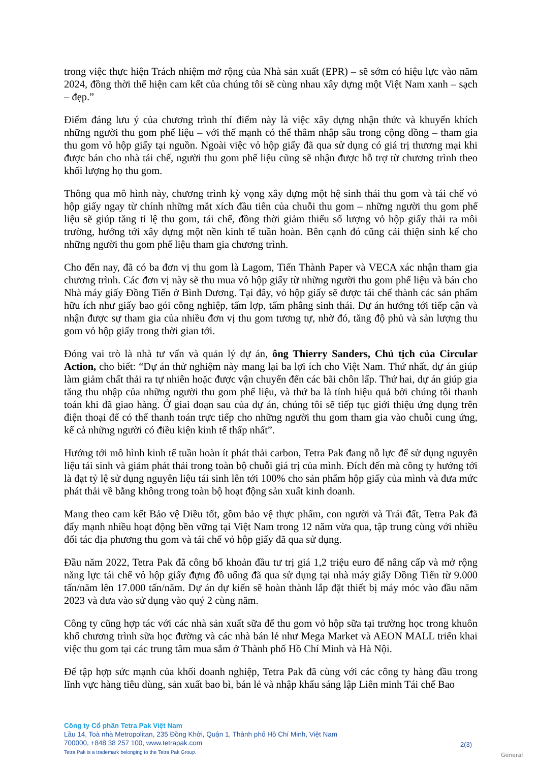trong việc thực hiện Trách nhiệm mở rộng của Nhà sản xuất (EPR) – sẽ sớm có hiệu lực vào năm 2024, đồng thời thể hiện cam kết của chúng tôi sẽ cùng nhau xây dựng một Việt Nam xanh – sạch – đẹp.”
Điểm đáng lưu ý của chương trình thí điểm này là việc xây dựng nhận thức và khuyến khích những người thu gom phế liệu – với thế mạnh có thể thâm nhập sâu trong cộng đồng – tham gia thu gom vỏ hộp giấy tại nguồn. Ngoài việc vỏ hộp giấy đã qua sử dụng có giá trị thương mại khi được bán cho nhà tái chế, người thu gom phế liệu cũng sẽ nhận được hỗ trợ từ chương trình theo khối lượng họ thu gom.
Thông qua mô hình này, chương trình kỳ vọng xây dựng một hệ sinh thái thu gom và tái chế vỏ hộp giấy ngay từ chính những mắt xích đầu tiên của chuỗi thu gom – những người thu gom phế liệu sẽ giúp tăng tỉ lệ thu gom, tái chế, đồng thời giảm thiểu số lượng vỏ hộp giấy thải ra môi trường, hướng tới xây dựng một nền kinh tế tuần hoàn. Bên cạnh đó cũng cải thiện sinh kế cho những người thu gom phế liệu tham gia chương trình.
Cho đến nay, đã có ba đơn vị thu gom là Lagom, Tiến Thành Paper và VECA xác nhận tham gia chương trình. Các đơn vị này sẽ thu mua vỏ hộp giấy từ những người thu gom phế liệu và bán cho Nhà máy giấy Đồng Tiến ở Bình Dương. Tại đây, vỏ hộp giấy sẽ được tái chế thành các sản phẩm hữu ích như giấy bao gói công nghiệp, tấm lợp, tấm phẳng sinh thái. Dự án hướng tới tiếp cận và nhận được sự tham gia của nhiều đơn vị thu gom tương tự, nhờ đó, tăng độ phủ và sản lượng thu gom vỏ hộp giấy trong thời gian tới.
Đóng vai trò là nhà tư vấn và quản lý dự án, ông Thierry Sanders, Chủ tịch của Circular Action, cho biết: “Dự án thử nghiệm này mang lại ba lợi ích cho Việt Nam. Thứ nhất, dự án giúp làm giảm chất thải ra tự nhiên hoặc được vận chuyển đến các bãi chôn lấp. Thứ hai, dự án giúp gia tăng thu nhập của những người thu gom phế liệu, và thứ ba là tính hiệu quả bởi chúng tôi thanh toán khi đã giao hàng. Ở giai đoạn sau của dự án, chúng tôi sẽ tiếp tục giới thiệu ứng dụng trên điện thoại để có thể thanh toán trực tiếp cho những người thu gom tham gia vào chuỗi cung ứng, kể cả những người có điều kiện kinh tế thấp nhất”.
Hướng tới mô hình kinh tế tuần hoàn ít phát thải carbon, Tetra Pak đang nỗ lực để sử dụng nguyên liệu tái sinh và giảm phát thải trong toàn bộ chuỗi giá trị của mình. Đích đến mà công ty hướng tới là đạt tỷ lệ sử dụng nguyên liệu tái sinh lên tới 100% cho sản phẩm hộp giấy của mình và đưa mức phát thải về bằng không trong toàn bộ hoạt động sản xuất kinh doanh.
Mang theo cam kết Bảo vệ Điều tốt, gồm bảo vệ thực phẩm, con người và Trái đất, Tetra Pak đã đẩy mạnh nhiều hoạt động bền vững tại Việt Nam trong 12 năm vừa qua, tập trung cùng với nhiều đối tác địa phương thu gom và tái chế vỏ hộp giấy đã qua sử dụng.
Đầu năm 2022, Tetra Pak đã công bố khoản đầu tư trị giá 1,2 triệu euro để nâng cấp và mở rộng năng lực tái chế vỏ hộp giấy đựng đồ uống đã qua sử dụng tại nhà máy giấy Đồng Tiến từ 9.000 tấn/năm lên 17.000 tấn/năm. Dự án dự kiến sẽ hoàn thành lắp đặt thiết bị máy móc vào đầu năm 2023 và đưa vào sử dụng vào quý 2 cùng năm.
Công ty cũng hợp tác với các nhà sản xuất sữa để thu gom vỏ hộp sữa tại trường học trong khuôn khổ chương trình sữa học đường và các nhà bán lẻ như Mega Market và AEON MALL triển khai việc thu gom tại các trung tâm mua sắm ở Thành phố Hồ Chí Minh và Hà Nội.
Để tập hợp sức mạnh của khối doanh nghiệp, Tetra Pak đã cùng với các công ty hàng đầu trong lĩnh vực hàng tiêu dùng, sản xuất bao bì, bán lẻ và nhập khẩu sáng lập Liên minh Tái chế Bao
Công ty Cổ phần Tetra Pak Việt Nam
Lầu 14, Toà nhà Metropolitan, 235 Đồng Khởi, Quận 1, Thành phố Hồ Chí Minh, Việt Nam
700000, +848 38 257 100, www.tetrapak.com
Tetra Pak is a trademark belonging to the Tetra Pak Group.
2(3)
General